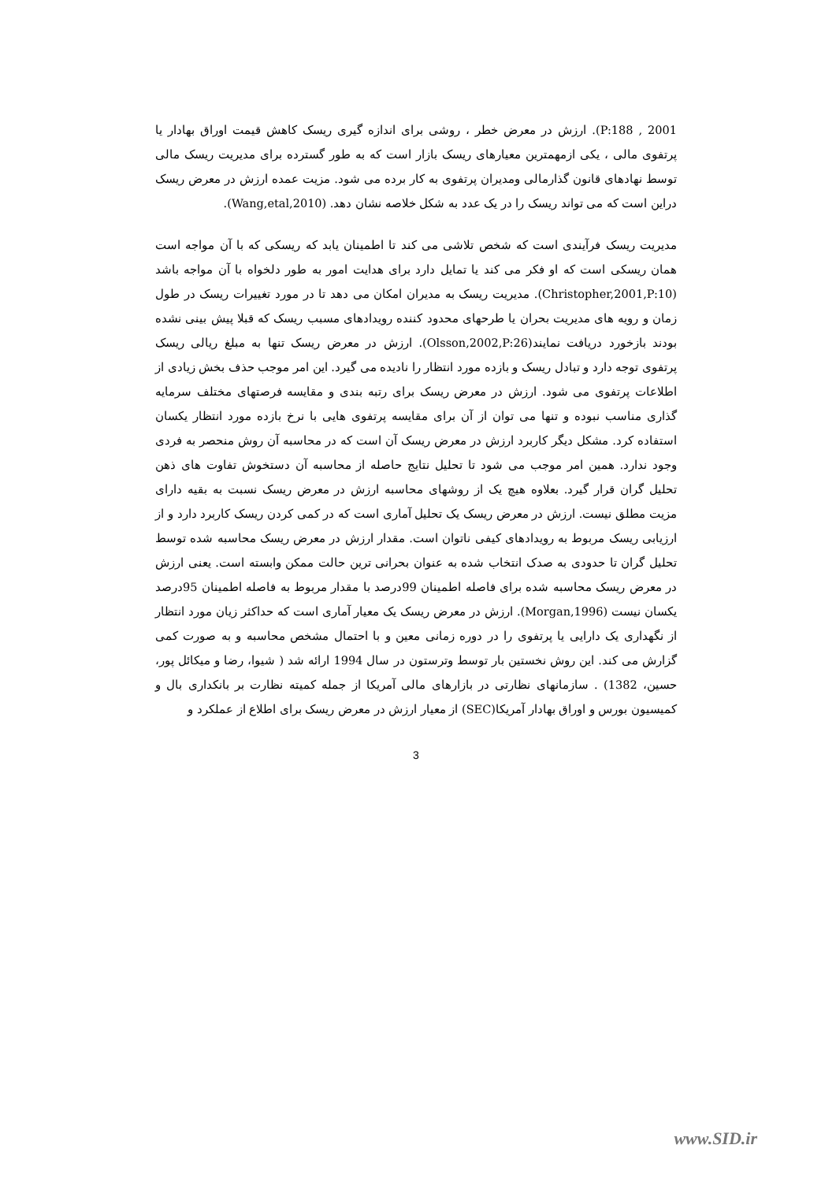P:188 , 2001). ارزش در معرض خطر ، روشی برای اندازه گیری ریسک کاهش قیمت اوراق بهادار یا پرتفوی مالی ، یکی ازمهمترین معیارهای ریسک بازار است که به طور گسترده برای مدیریت ریسک مالی توسط نهادهای قانون گذارمالی ومدیران پرتفوی به کار برده می شود. مزیت عمده ارزش در معرض ریسک دراین است که می تواند ریسک را در یک عدد به شکل خلاصه نشان دهد. (Wang,etal,2010).
مدیریت ریسک فرآیندی است که شخص تلاشی می کند تا اطمینان یابد که ریسکی که با آن مواجه است همان ریسکی است که او فکر می کند یا تمایل دارد برای هدایت امور به طور دلخواه با آن مواجه باشد (Christopher,2001,P:10). مدیریت ریسک به مدیران امکان می دهد تا در مورد تغییرات ریسک در طول زمان و رویه های مدیریت بحران یا طرحهای محدود کننده رویدادهای مسبب ریسک که قبلا پیش بینی نشده بودند بازخورد دریافت نمایند(Olsson,2002,P:26). ارزش در معرض ریسک تنها به مبلغ ریالی ریسک پرتفوی توجه دارد و تبادل ریسک و بازده مورد انتظار را نادیده می گیرد. این امر موجب حذف بخش زیادی از اطلاعات پرتفوی می شود. ارزش در معرض ریسک برای رتبه بندی و مقایسه فرصتهای مختلف سرمایه گذاری مناسب نبوده و تنها می توان از آن برای مقایسه پرتفوی هایی با نرخ بازده مورد انتظار یکسان استفاده کرد. مشکل دیگر کاربرد ارزش در معرض ریسک آن است که در محاسبه آن روش منحصر به فردی وجود ندارد. همین امر موجب می شود تا تحلیل نتایج حاصله از محاسبه آن دستخوش تفاوت های ذهن تحلیل گران قرار گیرد. بعلاوه هیچ یک از روشهای محاسبه ارزش در معرض ریسک نسبت به بقیه دارای مزیت مطلق نیست. ارزش در معرض ریسک یک تحلیل آماری است که در کمی کردن ریسک کاربرد دارد و از ارزیابی ریسک مربوط به رویدادهای کیفی ناتوان است. مقدار ارزش در معرض ریسک محاسبه شده توسط تحلیل گران تا حدودی به صدک انتخاب شده به عنوان بحرانی ترین حالت ممکن وابسته است. یعنی ارزش در معرض ریسک محاسبه شده برای فاصله اطمینان 99درصد با مقدار مربوط به فاصله اطمینان 95درصد یکسان نیست (Morgan,1996). ارزش در معرض ریسک یک معیار آماری است که حداکثر زیان مورد انتظار از نگهداری یک دارایی یا پرتفوی را در دوره زمانی معین و با احتمال مشخص محاسبه و به صورت کمی گزارش می کند. این روش نخستین بار توسط وترستون در سال 1994 ارائه شد ( شیوا، رضا و میکائل پور، حسین، 1382) . سازمانهای نظارتی در بازارهای مالی آمریکا از جمله کمیته نظارت بر بانکداری بال و کمیسیون بورس و اوراق بهادار آمریکا(SEC) از معیار ارزش در معرض ریسک برای اطلاع از عملکرد و
3
www.SID.ir